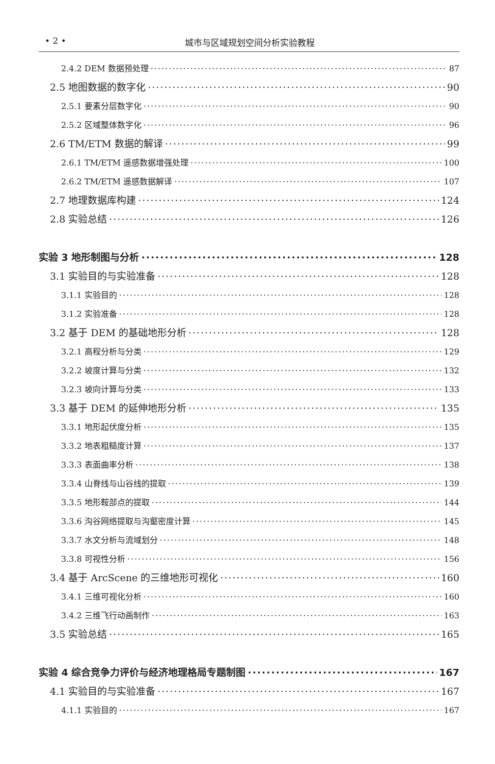• 2 • 城市与区域规划空间分析实验教程
2.4.2 DEM 数据预处理 87
2.5 地图数据的数字化 90
2.5.1 要素分层数字化 90
2.5.2 区域整体数字化 96
2.6 TM/ETM 数据的解译 99
2.6.1 TM/ETM 遥感数据增强处理 100
2.6.2 TM/ETM 遥感数据解译 107
2.7 地理数据库构建 124
2.8 实验总结 126
实验 3 地形制图与分析 128
3.1 实验目的与实验准备 128
3.1.1 实验目的 128
3.1.2 实验准备 128
3.2 基于 DEM 的基础地形分析 128
3.2.1 高程分析与分类 129
3.2.2 坡度计算与分类 132
3.2.3 坡向计算与分类 133
3.3 基于 DEM 的延伸地形分析 135
3.3.1 地形起伏度分析 135
3.3.2 地表粗糙度计算 137
3.3.3 表面曲率分析 138
3.3.4 山脊线与山谷线的提取 139
3.3.5 地形鞍部点的提取 144
3.3.6 沟谷网络提取与沟壑密度计算 145
3.3.7 水文分析与流域划分 148
3.3.8 可视性分析 156
3.4 基于 ArcScene 的三维地形可视化 160
3.4.1 三维可视化分析 160
3.4.2 三维飞行动画制作 163
3.5 实验总结 165
实验 4 综合竞争力评价与经济地理格局专题制图 167
4.1 实验目的与实验准备 167
4.1.1 实验目的 167